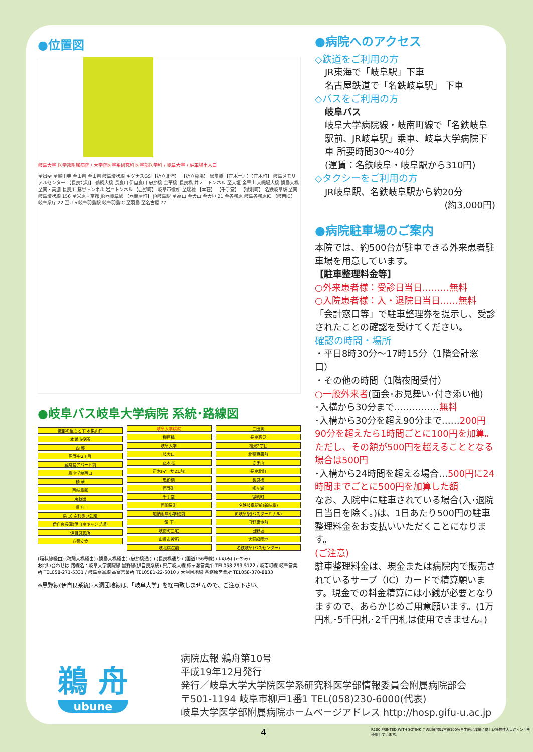●位置図
岐阜大学 医学部附属病院 / 大学院医学系研究科 医学部医学科 / 岐阜大学 / 駐車場出入口
至揖斐 至城田寺 至山県 至山県 岐阜環状線 キグナスGS 【折立北浦】 【折立稲場】 繰舟橋 【正木土居】【正木町】 岐阜メモリアルセンター 【長良北町】 鵜飼大橋 長良川 伊自良川 忠節橋 金華橋 長良橋 井ノ口トンネル 至大垣 金華山 大縄場大橋 鏡島大橋 至関・美濃 長良川 鷺谷トンネル 岩戸トンネル 【西野町】 岐阜市役所 至瑞穂 【本荘】 【千手堂】 【徹明町】 名鉄岐阜駅 至関 岐阜環状線 156 至米原・京都 JR西岐阜駅 【西問屋町】 JR岐阜駅 至高山 至犬山 至大垣 21 至各務原 岐阜各務原IC 【岐南IC】 岐阜県庁 22 至ＪＲ岐阜羽島駅 岐阜羽島IC 至羽島 至名古屋 77
●岐阜バス岐阜大学病院 系統･路線図
織部の里もとす 本巣山口
本巣市役所
西 郷
黒野中2丁目
島県営アパート前
島小学校西口
精 華
西岐阜駅
東藪田
県 庁
県 民 ふれあい会館
伊自良長滝(伊自良キャンプ場)
伊自良支所
方県安食
岐阜大学病院
柳戸橋
岐阜大学
岐大口
正木北
正木(マーサ21前)
忠節橋
西野町
千手堂
西問屋町
加納附属小学校前
領 下
岐南町三宅
山県市役所
岐北病院前
三田洞
長良高見
福光2丁目
北警察署前
さぎ山
長良北町
長良橋
柳ヶ瀬
徹明町
名鉄岐阜駅前(新岐阜)
JR岐阜駅(バスターミナル)
日野農協前
日野坂
大洞緑団地
名鉄岐阜(バスセンター)
(環状線経由) (鵜飼大橋経由) (鏡島大橋経由) (忠節橋通り) (長良橋通り) (国道156号線) (↓のみ) (←のみ)
お問い合わせは 路線名：岐阜大学病院線 黒野線(伊自良系統) 県庁岐大線 柿ヶ瀬営業所 TEL058-293-5122 / 岐南町線 岐阜営業所 TEL058-271-5331 / 岐阜高富線 高富営業所 TEL0581-22-5010 / 大洞団地線 各務原営業所 TEL058-370-8833
※黒野線(伊自良系統)･大洞団地線は、「岐阜大学」を経由致しませんので、ご注意下さい。
●病院へのアクセス
◇鉄道をご利用の方
JR東海で「岐阜駅」下車
名古屋鉄道で「名鉄岐阜駅」 下車
◇バスをご利用の方
岐阜バス
岐阜大学病院線・岐南町線で「名鉄岐阜駅前、JR岐阜駅」乗車、岐阜大学病院下車 所要時間30～40分
(運賃：名鉄岐阜・岐阜駅から310円)
◇タクシーをご利用の方
JR岐阜駅、名鉄岐阜駅から約20分
(約3,000円)
●病院駐車場のご案内
本院では、約500台が駐車できる外来患者駐車場を用意しています。
【駐車整理料金等】
○外来患者様：受診日当日………無料
○入院患者様：入・退院日当日……無料
「会計窓口等」で駐車整理券を提示し、受診されたことの確認を受けてください。
確認の時間・場所
・平日8時30分～17時15分（1階会計窓口）
・その他の時間（1階夜間受付）
○一般外来者(面会･お見舞い･付き添い他)
･入構から30分まで……………無料
･入構から30分を超え90分まで……200円
90分を超えたら1時間ごとに100円を加算。ただし、その額が500円を超えることとなる場合は500円
･入構から24時間を超える場合…500円に24時間までごとに500円を加算した額
なお、入院中に駐車されている場合(入･退院日当日を除く。)は、1日あたり500円の駐車整理料金をお支払いいただくことになります。
(ご注意)
駐車整理料金は、現金または病院内で販売されているサーブ（IC）カードで精算願います。現金での料金精算には小銭が必要となりますので、あらかじめご用意願います。(1万円札･5千円札･2千円札は使用できません。)
鵜 舟
ubune
病院広報 鵜舟第10号
平成19年12月発行
発行／岐阜大学大学院医学系研究科医学部情報委員会附属病院部会
〒501-1194 岐阜市柳戸1番1 TEL(058)230-6000(代表)
岐阜大学医学部附属病院ホームページアドレス http://hosp.gifu-u.ac.jp
4
R100 PRINTED WITH SOYINK この印刷物は古紙100%再生紙と環境に優しい植物性大豆油インキを使用しています。